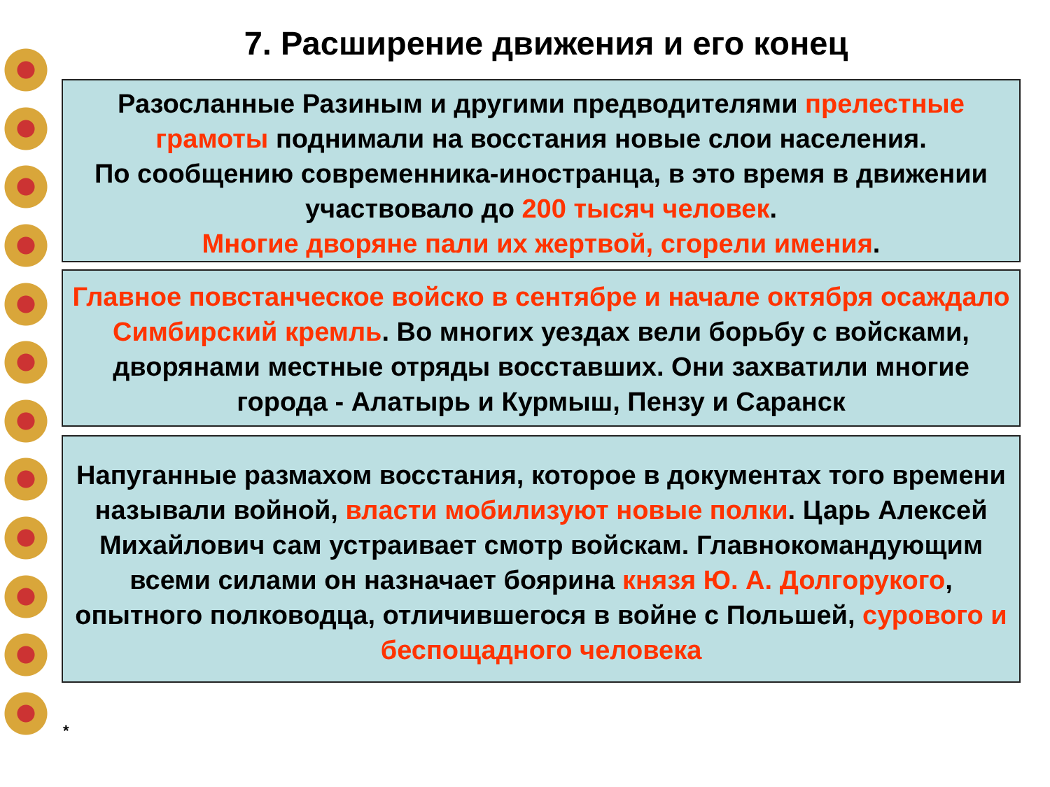7. Расширение движения и его конец
Разосланные Разиным и другими предводителями прелестные грамоты поднимали на восстания новые слои населения.
По сообщению современника-иностранца, в это время в движении участвовало до 200 тысяч человек.
Многие дворяне пали их жертвой, сгорели имения.
Главное повстанческое войско в сентябре и начале октября осаждало Симбирский кремль. Во многих уездах вели борьбу с войсками, дворянами местные отряды восставших. Они захватили многие города - Алатырь и Курмыш, Пензу и Саранск
Напуганные размахом восстания, которое в документах того времени называли войной, власти мобилизуют новые полки. Царь Алексей Михайлович сам устраивает смотр войскам. Главнокомандующим всеми силами он назначает боярина князя Ю. А. Долгорукого, опытного полководца, отличившегося в войне с Польшей, сурового и беспощадного человека
*